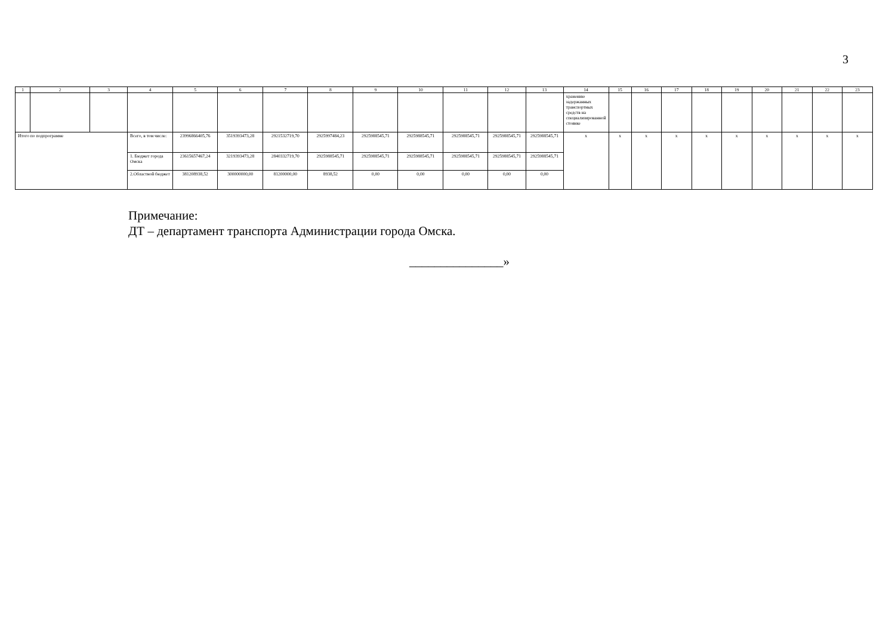3
| 1 | 2 | 3 | 4 | 5 | 6 | 7 | 8 | 9 | 10 | 11 | 12 | 13 | 14 | 15 | 16 | 17 | 18 | 19 | 20 | 21 | 22 | 23 |
| --- | --- | --- | --- | --- | --- | --- | --- | --- | --- | --- | --- | --- | --- | --- | --- | --- | --- | --- | --- | --- | --- | --- |
| | | | | | | | | | | | | | хранению задержанных транспортных средств на специализированной стоянке | | | | | | | | | |
| Итого по подпрограмме | | | Всего, в том числе: | 23996866405,76 | 3519393473,28 | 2921532719,70 | 2925997484,23 | 2925988545,71 | 2925988545,71 | 2925988545,71 | 2925988545,71 | 2925988545,71 | x | x | x | x | x | x | x | x | x | x |
| | | | 1. Бюджет города Омска | 23615657467,24 | 3219393473,28 | 2840332719,70 | 2925988545,71 | 2925988545,71 | 2925988545,71 | 2925988545,71 | 2925988545,71 | 2925988545,71 | | | | | | | | | | |
| | | | 2.Областной бюджет | 381208938,52 | 300000000,00 | 81200000,00 | 8938,52 | 0,00 | 0,00 | 0,00 | 0,00 | 0,00 | | | | | | | | | | |
Примечание:
ДТ – департамент транспорта Администрации города Омска.
_______________»